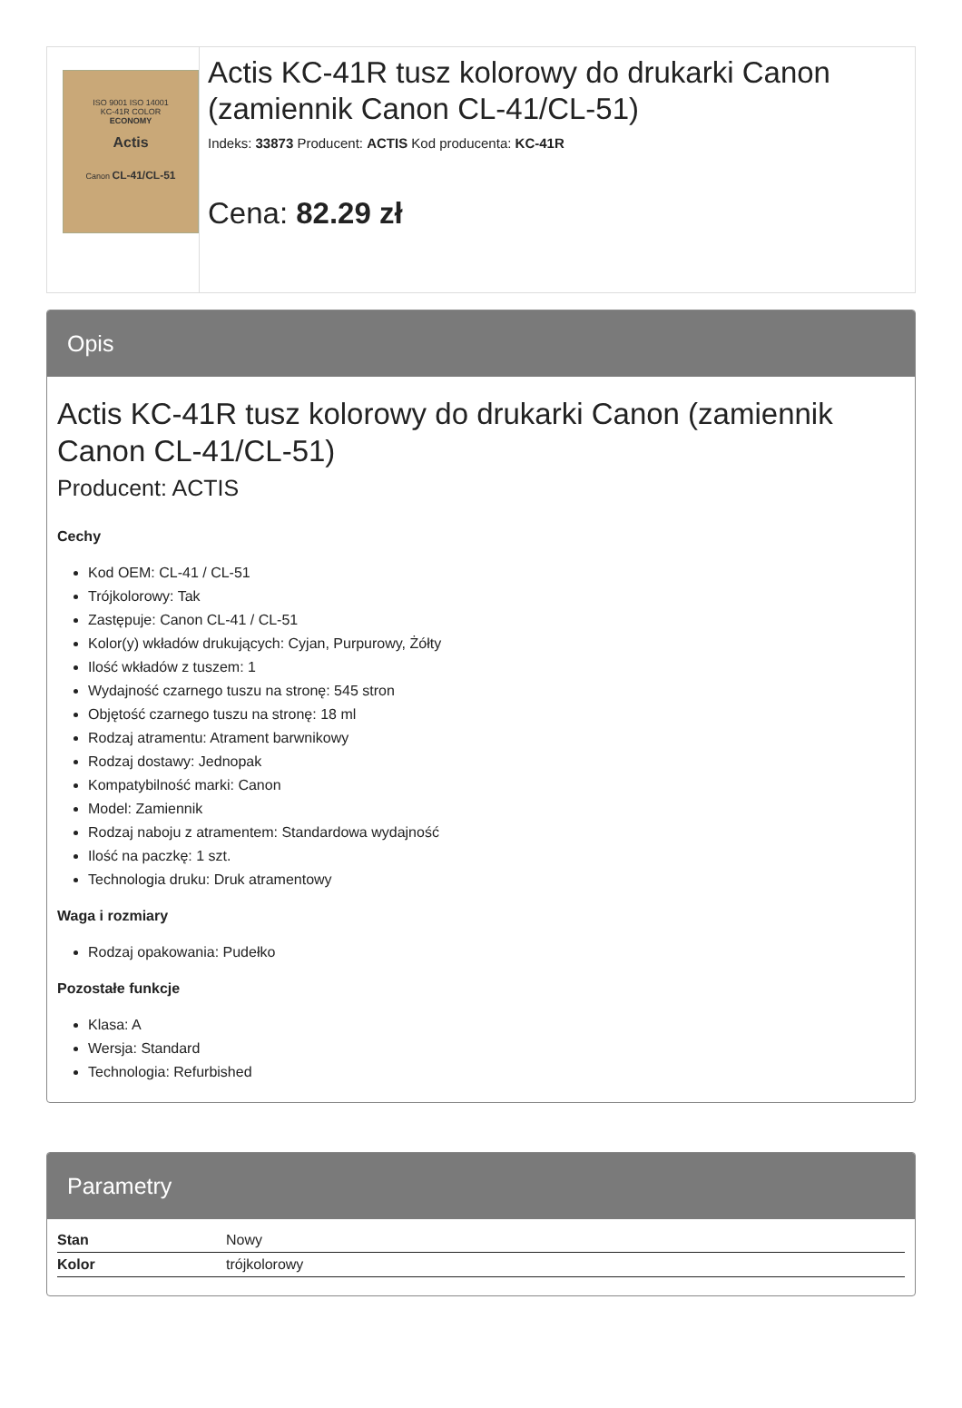ISO 9001 ISO 14001
KC-41R COLOR
ECONOMY
Actis
Canon CL-41/CL-51
Actis KC-41R tusz kolorowy do drukarki Canon (zamiennik Canon CL-41/CL-51)
Indeks: 33873 Producent: ACTIS Kod producenta: KC-41R
Cena: 82.29 zł
Opis
Actis KC-41R tusz kolorowy do drukarki Canon (zamiennik Canon CL-41/CL-51)
Producent: ACTIS
Cechy
Kod OEM: CL-41 / CL-51
Trójkolorowy: Tak
Zastępuje: Canon CL-41 / CL-51
Kolor(y) wkładów drukujących: Cyjan, Purpurowy, Żółty
Ilość wkładów z tuszem: 1
Wydajność czarnego tuszu na stronę: 545 stron
Objętość czarnego tuszu na stronę: 18 ml
Rodzaj atramentu: Atrament barwnikowy
Rodzaj dostawy: Jednopak
Kompatybilność marki: Canon
Model: Zamiennik
Rodzaj naboju z atramentem: Standardowa wydajność
Ilość na paczkę: 1 szt.
Technologia druku: Druk atramentowy
Waga i rozmiary
Rodzaj opakowania: Pudełko
Pozostałe funkcje
Klasa: A
Wersja: Standard
Technologia: Refurbished
Parametry
| Stan | Nowy |
| Kolor | trójkolorowy |